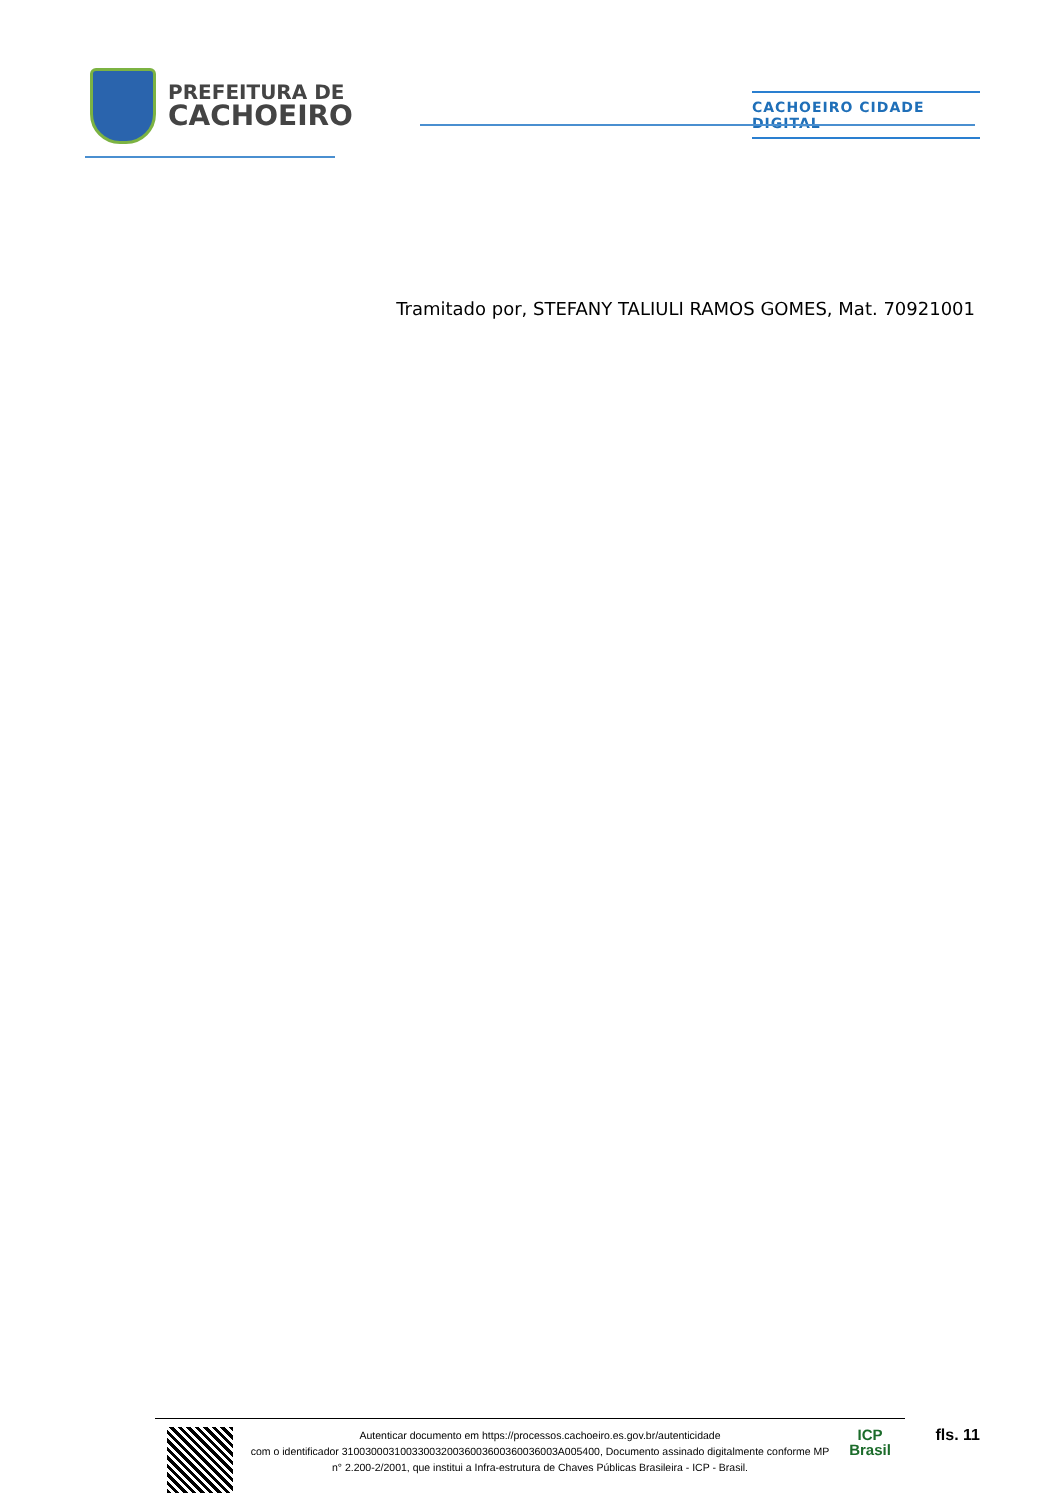PREFEITURA DE
CACHOEIRO
CACHOEIRO CIDADE DIGITAL
Tramitado por, STEFANY TALIULI RAMOS GOMES, Mat. 70921001
Autenticar documento em https://processos.cachoeiro.es.gov.br/autenticidade
com o identificador 3100300031003300320036003600360036003A005400, Documento assinado digitalmente conforme MP
n° 2.200-2/2001, que institui a Infra-estrutura de Chaves Públicas Brasileira - ICP - Brasil.
ICP
Brasil
fls. 11